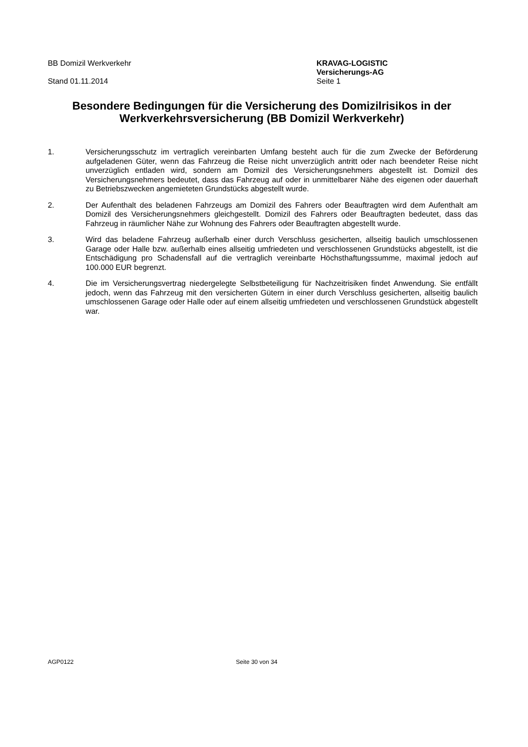BB Domizil Werkverkehr
Stand 01.11.2014
KRAVAG-LOGISTIC
Versicherungs-AG
Seite 1
Besondere Bedingungen für die Versicherung des Domizilrisikos in der Werkverkehrsversicherung (BB Domizil Werkverkehr)
1. Versicherungsschutz im vertraglich vereinbarten Umfang besteht auch für die zum Zwecke der Beförderung aufgeladenen Güter, wenn das Fahrzeug die Reise nicht unverzüglich antritt oder nach beendeter Reise nicht unverzüglich entladen wird, sondern am Domizil des Versicherungsnehmers abgestellt ist. Domizil des Versicherungsnehmers bedeutet, dass das Fahrzeug auf oder in unmittelbarer Nähe des eigenen oder dauerhaft zu Betriebszwecken angemieteten Grundstücks abgestellt wurde.
2. Der Aufenthalt des beladenen Fahrzeugs am Domizil des Fahrers oder Beauftragten wird dem Aufenthalt am Domizil des Versicherungsnehmers gleichgestellt. Domizil des Fahrers oder Beauftragten bedeutet, dass das Fahrzeug in räumlicher Nähe zur Wohnung des Fahrers oder Beauftragten abgestellt wurde.
3. Wird das beladene Fahrzeug außerhalb einer durch Verschluss gesicherten, allseitig baulich umschlossenen Garage oder Halle bzw. außerhalb eines allseitig umfriedeten und verschlossenen Grundstücks abgestellt, ist die Entschädigung pro Schadensfall auf die vertraglich vereinbarte Höchsthaftungssumme, maximal jedoch auf 100.000 EUR begrenzt.
4. Die im Versicherungsvertrag niedergelegte Selbstbeteiligung für Nachzeitrisiken findet Anwendung. Sie entfällt jedoch, wenn das Fahrzeug mit den versicherten Gütern in einer durch Verschluss gesicherten, allseitig baulich umschlossenen Garage oder Halle oder auf einem allseitig umfriedeten und verschlossenen Grundstück abgestellt war.
AGP0122 Seite 30 von 34